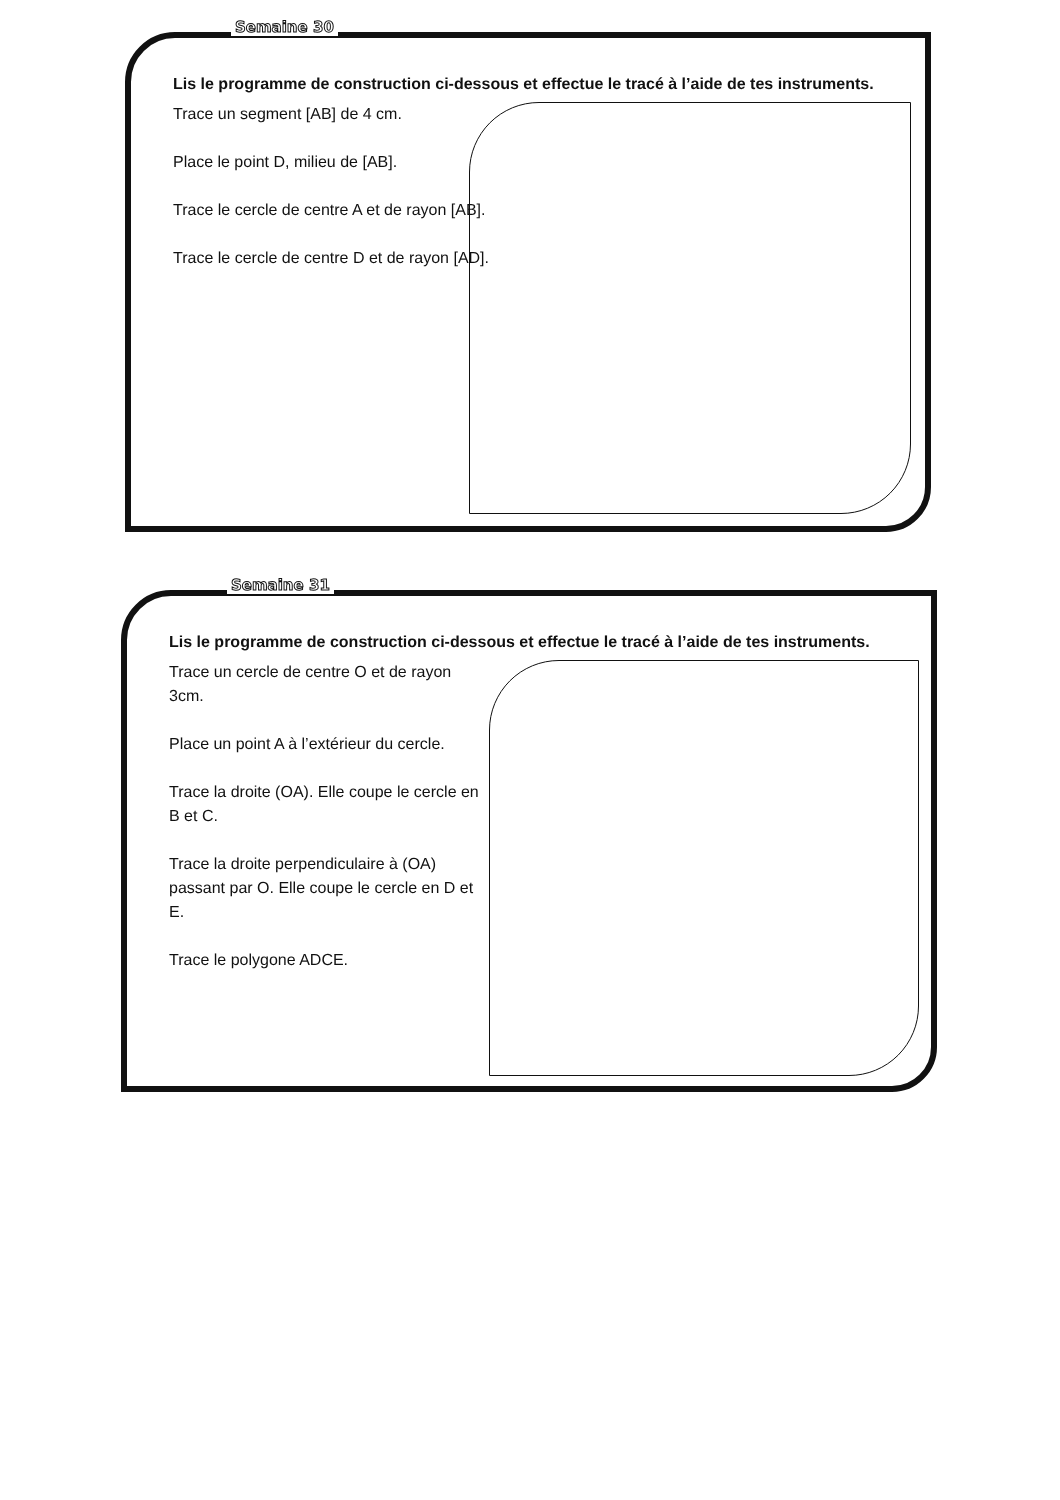Semaine 30
Lis le programme de construction ci-dessous et effectue le tracé à l’aide de tes instruments.
Trace un segment [AB] de 4 cm.
Place le point D, milieu de [AB].
Trace le cercle de centre A et de rayon [AB].
Trace le cercle de centre D et de rayon [AD].
Semaine 31
Lis le programme de construction ci-dessous et effectue le tracé à l’aide de tes instruments.
Trace un cercle de centre O et de rayon 3cm.
Place un point A à l’extérieur du cercle.
Trace la droite (OA). Elle coupe le cercle en B et C.
Trace la droite perpendiculaire à (OA) passant par O. Elle coupe le cercle en D et E.
Trace le polygone ADCE.